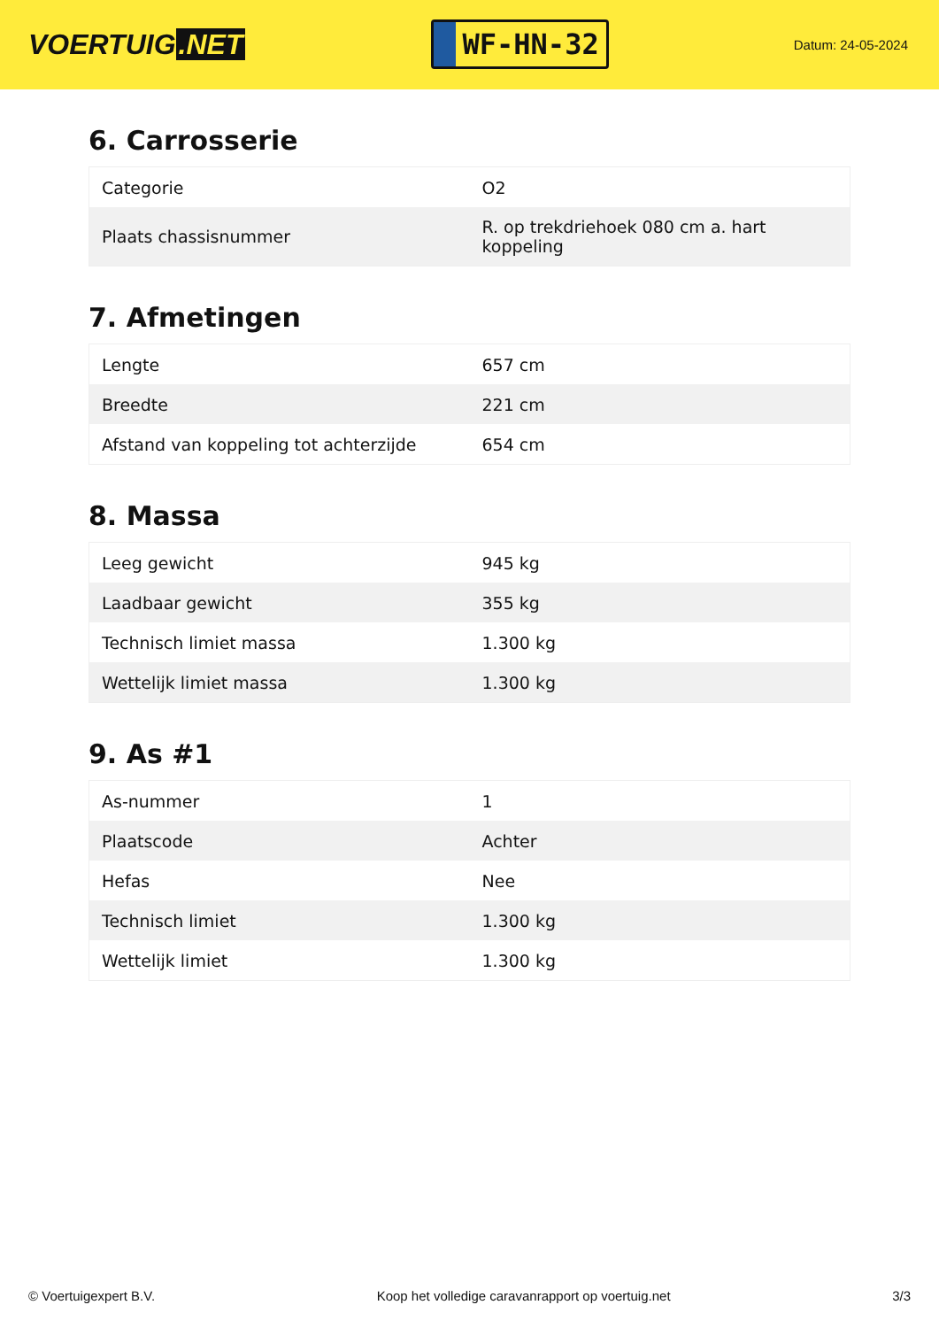VOERTUIG.NET
WF-HN-32
Datum: 24-05-2024
6. Carrosserie
| Categorie | O2 |
| Plaats chassisnummer | R. op trekdriehoek 080 cm a. hart koppeling |
7. Afmetingen
| Lengte | 657 cm |
| Breedte | 221 cm |
| Afstand van koppeling tot achterzijde | 654 cm |
8. Massa
| Leeg gewicht | 945 kg |
| Laadbaar gewicht | 355 kg |
| Technisch limiet massa | 1.300 kg |
| Wettelijk limiet massa | 1.300 kg |
9. As #1
| As-nummer | 1 |
| Plaatscode | Achter |
| Hefas | Nee |
| Technisch limiet | 1.300 kg |
| Wettelijk limiet | 1.300 kg |
© Voertuigexpert B.V. Koop het volledige caravanrapport op voertuig.net 3/3